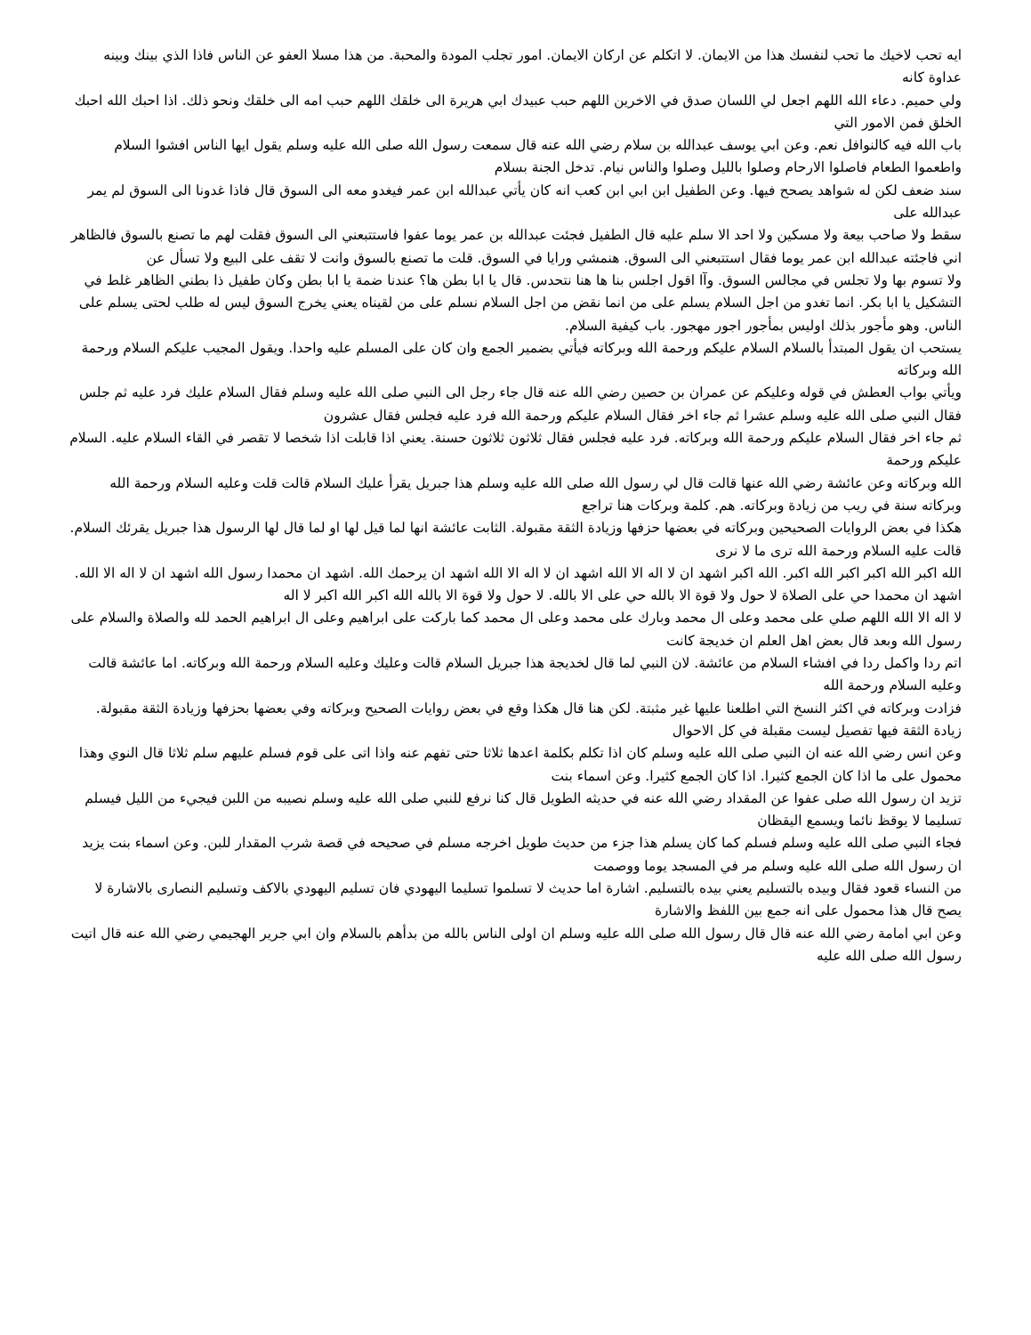ايه تحب لاخيك ما تحب لنفسك هذا من الايمان. لا اتكلم عن اركان الايمان. امور تجلب المودة والمحبة. من هذا مسلا العفو عن الناس فاذا الذي بينك وبينه عداوة كانه
ولي حميم. دعاء الله اللهم اجعل لي اللسان صدق في الاخرين اللهم حبب عبيدك ابي هريرة الى خلقك اللهم حبب امه الى خلقك ونحو ذلك. اذا احبك الله احبك الخلق فمن الامور التي
باب الله فيه كالنوافل نعم. وعن ابي يوسف عبدالله بن سلام رضي الله عنه قال سمعت رسول الله صلى الله عليه وسلم يقول ايها الناس افشوا السلام واطعموا الطعام فاصلوا الارحام وصلوا بالليل وصلوا والناس نيام. تدخل الجنة بسلام
سند ضعف لكن له شواهد يصحح فيها. وعن الطفيل ابن ابي ابن كعب انه كان يأتي عبدالله ابن عمر فيغدو معه الى السوق قال فاذا غدونا الى السوق لم يمر عبدالله على
سقط ولا صاحب بيعة ولا مسكين ولا احد الا سلم عليه قال الطفيل فجئت عبدالله بن عمر يوما عفوا فاستتبعني الى السوق فقلت لهم ما تصنع بالسوق فالظاهر اني فاجئته عبدالله ابن عمر يوما فقال استتبعني الى السوق. هنمشي ورايا في السوق. قلت ما تصنع بالسوق وانت لا تقف على البيع ولا تسأل عن
ولا تسوم بها ولا تجلس في مجالس السوق. وآا اقول اجلس بنا ها هنا نتحدس. قال يا ابا بطن ها؟ عندنا ضمة يا ابا بطن وكان طفيل ذا بطني الظاهر غلط في التشكيل يا ابا بكر. انما تغدو من اجل السلام يسلم على من انما نقض من اجل السلام نسلم على من لقيناه يعني يخرج السوق ليس له طلب لحتى يسلم على الناس. وهو مأجور بذلك اوليس بمأجور اجور مهجور. باب كيفية السلام.
يستحب ان يقول المبتدأ بالسلام السلام عليكم ورحمة الله وبركاته فيأتي بضمير الجمع وان كان على المسلم عليه واحدا. ويقول المجيب عليكم السلام ورحمة الله وبركاته
ويأتي بواب العطش في قوله وعليكم عن عمران بن حصين رضي الله عنه قال جاء رجل الى النبي صلى الله عليه وسلم فقال السلام عليك فرد عليه ثم جلس فقال النبي صلى الله عليه وسلم عشرا ثم جاء اخر فقال السلام عليكم ورحمة الله فرد عليه فجلس فقال عشرون
ثم جاء اخر فقال السلام عليكم ورحمة الله وبركاته. فرد عليه فجلس فقال ثلاثون ثلاثون حسنة. يعني اذا قابلت اذا شخصا لا تقصر في القاء السلام عليه. السلام عليكم ورحمة
الله وبركاته وعن عائشة رضي الله عنها قالت قال لي رسول الله صلى الله عليه وسلم هذا جبريل يقرأ عليك السلام قالت قلت وعليه السلام ورحمة الله وبركاته سنة في ريب من زيادة وبركاته. هم. كلمة وبركات هنا تراجع
هكذا في بعض الروايات الصحيحين وبركاته في بعضها حزفها وزيادة الثقة مقبولة. الثابت عائشة انها لما قيل لها او لما قال لها الرسول هذا جبريل يقرئك السلام. قالت عليه السلام ورحمة الله ترى ما لا نرى
الله اكبر الله اكبر اكبر الله اكبر. الله اكبر اشهد ان لا اله الا الله اشهد ان لا اله الا الله اشهد ان يرحمك الله. اشهد ان محمدا رسول الله اشهد ان لا اله الا الله. اشهد ان محمدا حي على الصلاة لا حول ولا قوة الا بالله حي على الا بالله. لا حول ولا قوة الا بالله الله اكبر الله اكبر لا اله
لا اله الا الله اللهم صلي على محمد وعلى ال محمد وبارك على محمد وعلى ال محمد كما باركت على ابراهيم وعلى ال ابراهيم الحمد لله والصلاة والسلام على رسول الله وبعد قال بعض اهل العلم ان خديجة كانت
اتم ردا واكمل ردا في افشاء السلام من عائشة. لان النبي لما قال لخديجة هذا جبريل السلام قالت وعليك وعليه السلام ورحمة الله وبركاته. اما عائشة قالت وعليه السلام ورحمة الله
فزادت وبركاته في اكثر النسخ التي اطلعنا عليها غير مثبتة. لكن هنا قال هكذا وقع في بعض روايات الصحيح وبركاته وفي بعضها بحزفها وزيادة الثقة مقبولة. زيادة الثقة فيها تفصيل ليست مقبلة في كل الاحوال
وعن انس رضي الله عنه ان النبي صلى الله عليه وسلم كان اذا تكلم بكلمة اعدها ثلاثا حتى تفهم عنه واذا اتى على قوم فسلم عليهم سلم ثلاثا قال النوي وهذا محمول على ما اذا كان الجمع كثيرا. اذا كان الجمع كثيرا. وعن اسماء بنت
تزيد ان رسول الله صلى عفوا عن المقداد رضي الله عنه في حديثه الطويل قال كنا نرفع للنبي صلى الله عليه وسلم نصيبه من اللبن فيجيء من الليل فيسلم تسليما لا يوقظ نائما ويسمع اليقظان
فجاء النبي صلى الله عليه وسلم فسلم كما كان يسلم هذا جزء من حديث طويل اخرجه مسلم في صحيحه في قصة شرب المقدار للبن. وعن اسماء بنت يزيد ان رسول الله صلى الله عليه وسلم مر في المسجد يوما ووصمت
من النساء قعود فقال وبيده بالتسليم يعني بيده بالتسليم. اشارة اما حديث لا تسلموا تسليما اليهودي فان تسليم اليهودي بالاكف وتسليم النصارى بالاشارة لا يصح قال هذا محمول على انه جمع بين اللفظ والاشارة
وعن ابي امامة رضي الله عنه قال قال رسول الله صلى الله عليه وسلم ان اولى الناس بالله من بدأهم بالسلام وان ابي جرير الهجيمي رضي الله عنه قال اتيت رسول الله صلى الله عليه